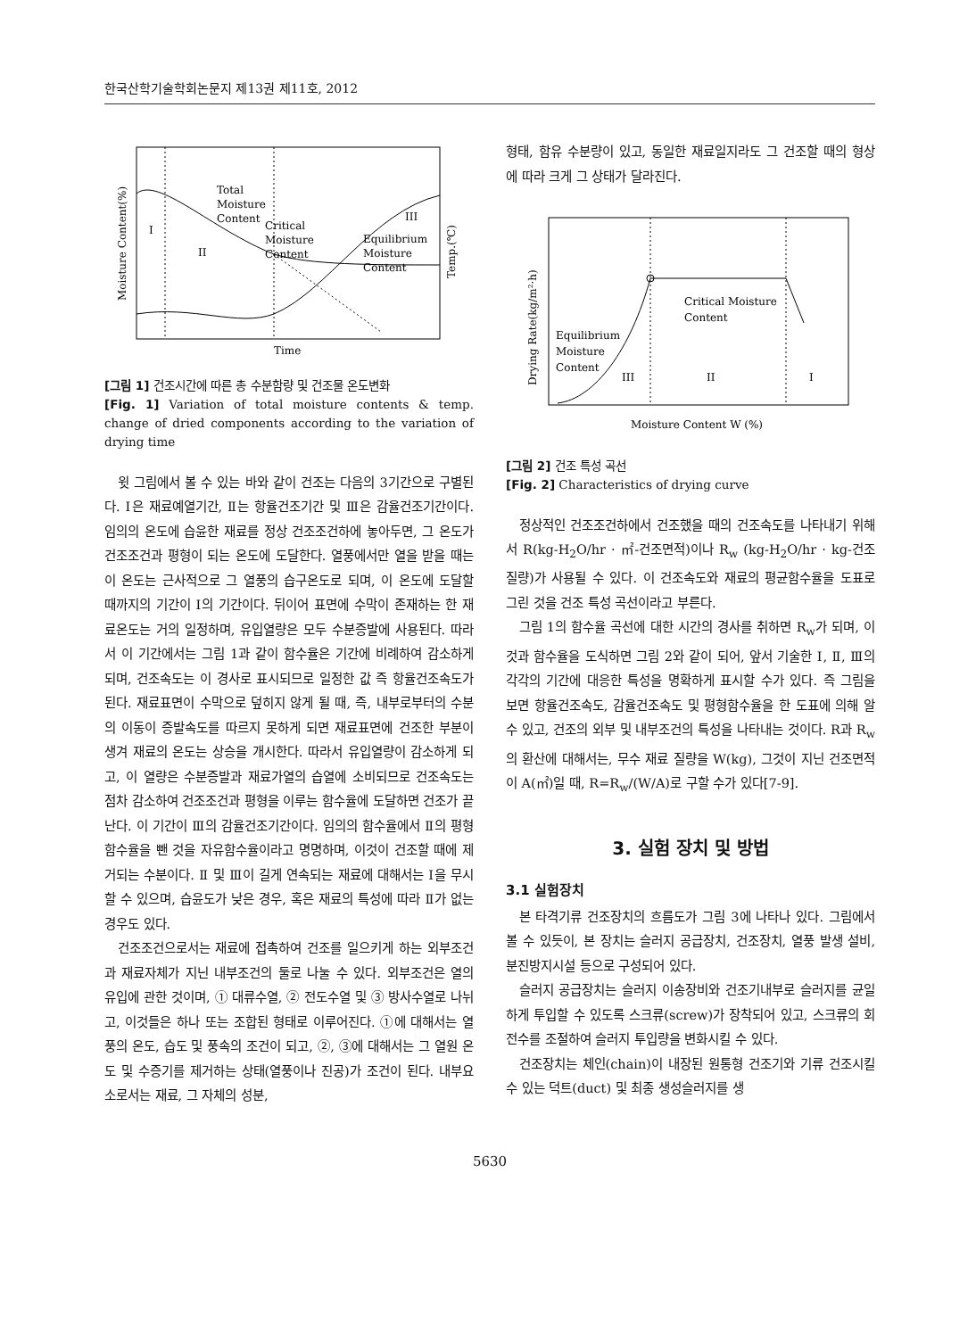한국산학기술학회논문지 제13권 제11호, 2012
Total
Moisture
Content
Critical
Moisture
Content
Equilibrium
Moisture
Content
I
II
III
Time
Moisture Content(%)
Temp.(℃)
[그림 1] 건조시간에 따른 총 수분함량 및 건조물 온도변화
[Fig. 1] Variation of total moisture contents & temp. change of dried components according to the variation of drying time
윗 그림에서 볼 수 있는 바와 같이 건조는 다음의 3기간으로 구별된다. Ⅰ은 재료예열기간, Ⅱ는 항율건조기간 및 Ⅲ은 감율건조기간이다. 임의의 온도에 습윤한 재료를 정상 건조조건하에 놓아두면, 그 온도가 건조조건과 평형이 되는 온도에 도달한다. 열풍에서만 열을 받을 때는 이 온도는 근사적으로 그 열풍의 습구온도로 되며, 이 온도에 도달할 때까지의 기간이 Ⅰ의 기간이다. 뒤이어 표면에 수막이 존재하는 한 재료온도는 거의 일정하며, 유입열량은 모두 수분증발에 사용된다. 따라서 이 기간에서는 그림 1과 같이 함수율은 기간에 비례하여 감소하게 되며, 건조속도는 이 경사로 표시되므로 일정한 값 즉 항율건조속도가 된다. 재료표면이 수막으로 덮히지 않게 될 때, 즉, 내부로부터의 수분의 이동이 증발속도를 따르지 못하게 되면 재료표면에 건조한 부분이 생겨 재료의 온도는 상승을 개시한다. 따라서 유입열량이 감소하게 되고, 이 열량은 수분증발과 재료가열의 습열에 소비되므로 건조속도는 점차 감소하여 건조조건과 평형을 이루는 함수율에 도달하면 건조가 끝난다. 이 기간이 Ⅲ의 감율건조기간이다. 임의의 함수율에서 Ⅱ의 평형함수율을 뺀 것을 자유함수율이라고 명명하며, 이것이 건조할 때에 제거되는 수분이다. Ⅱ 및 Ⅲ이 길게 연속되는 재료에 대해서는 Ⅰ을 무시할 수 있으며, 습윤도가 낮은 경우, 혹은 재료의 특성에 따라 Ⅱ가 없는 경우도 있다.
건조조건으로서는 재료에 접촉하여 건조를 일으키게 하는 외부조건과 재료자체가 지닌 내부조건의 둘로 나눌 수 있다. 외부조건은 열의 유입에 관한 것이며, ① 대류수열, ② 전도수열 및 ③ 방사수열로 나뉘고, 이것들은 하나 또는 조합된 형태로 이루어진다. ①에 대해서는 열풍의 온도, 습도 및 풍속의 조건이 되고, ②, ③에 대해서는 그 열원 온도 및 수증기를 제거하는 상태(열풍이나 진공)가 조건이 된다. 내부요소로서는 재료, 그 자체의 성분,
형태, 함유 수분량이 있고, 동일한 재료일지라도 그 건조할 때의 형상에 따라 크게 그 상태가 달라진다.
Critical Moisture
Content
Equilibrium
Moisture
Content
III
II
I
Moisture Content W (%)
Drying Rate(kg/m²·h)
[그림 2] 건조 특성 곡선
[Fig. 2] Characteristics of drying curve
정상적인 건조조건하에서 건조했을 때의 건조속도를 나타내기 위해서 R(kg-H<sub>2</sub>O/hr · ㎡-건조면적)이나 R<sub>w</sub> (kg-H<sub>2</sub>O/hr · kg-건조질량)가 사용될 수 있다. 이 건조속도와 재료의 평균함수율을 도표로 그린 것을 건조 특성 곡선이라고 부른다.
그림 1의 함수율 곡선에 대한 시간의 경사를 취하면 R<sub>w</sub>가 되며, 이것과 함수율을 도식하면 그림 2와 같이 되어, 앞서 기술한 Ⅰ, Ⅱ, Ⅲ의 각각의 기간에 대응한 특성을 명확하게 표시할 수가 있다. 즉 그림을 보면 항율건조속도, 감율건조속도 및 평형함수율을 한 도표에 의해 알 수 있고, 건조의 외부 및 내부조건의 특성을 나타내는 것이다. R과 R<sub>w</sub>의 환산에 대해서는, 무수 재료 질량을 W(kg), 그것이 지닌 건조면적이 A(㎡)일 때, R=R<sub>w</sub>/(W/A)로 구할 수가 있다[7-9].
3. 실험 장치 및 방법
3.1 실험장치
본 타격기류 건조장치의 흐름도가 그림 3에 나타나 있다. 그림에서 볼 수 있듯이, 본 장치는 슬러지 공급장치, 건조장치, 열풍 발생 설비, 분진방지시설 등으로 구성되어 있다.
슬러지 공급장치는 슬러지 이송장비와 건조기내부로 슬러지를 균일하게 투입할 수 있도록 스크류(screw)가 장착되어 있고, 스크류의 회전수를 조절하여 슬러지 투입량을 변화시킬 수 있다.
건조장치는 체인(chain)이 내장된 원통형 건조기와 기류 건조시킬 수 있는 덕트(duct) 및 최종 생성슬러지를 생
5630